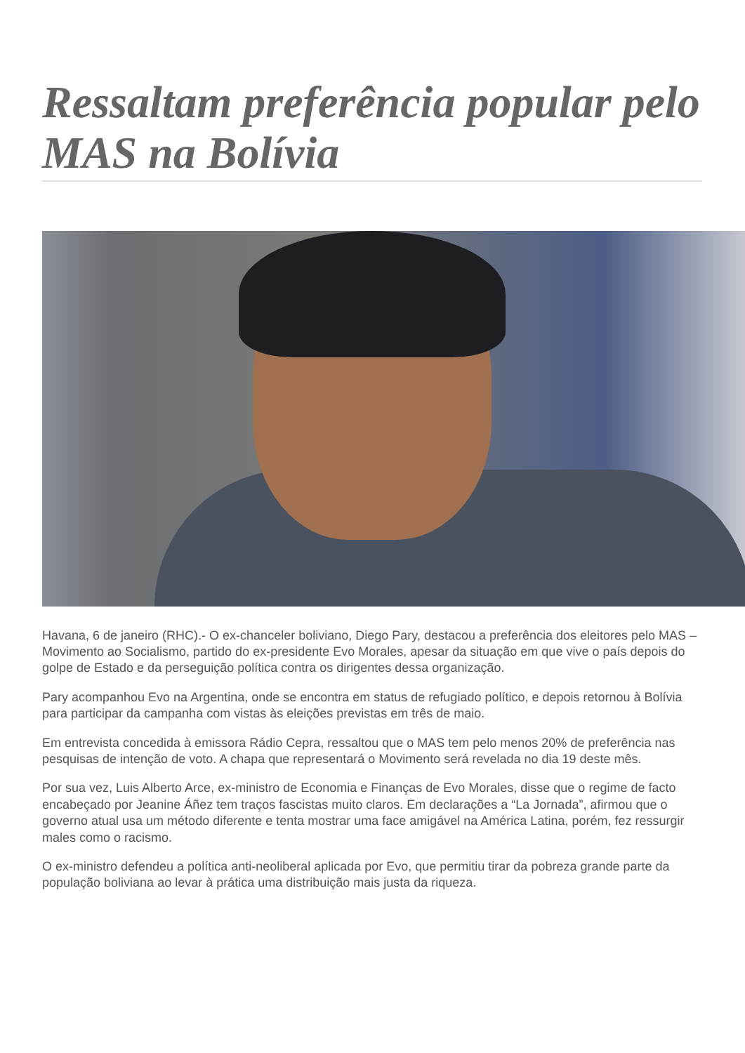Ressaltam preferência popular pelo MAS na Bolívia
Havana, 6 de janeiro (RHC).- O ex-chanceler boliviano, Diego Pary, destacou a preferência dos eleitores pelo MAS – Movimento ao Socialismo, partido do ex-presidente Evo Morales, apesar da situação em que vive o país depois do golpe de Estado e da perseguição política contra os dirigentes dessa organização.
Pary acompanhou Evo na Argentina, onde se encontra em status de refugiado político, e depois retornou à Bolívia para participar da campanha com vistas às eleições previstas em três de maio.
Em entrevista concedida à emissora Rádio Cepra, ressaltou que o MAS tem pelo menos 20% de preferência nas pesquisas de intenção de voto. A chapa que representará o Movimento será revelada no dia 19 deste mês.
Por sua vez, Luis Alberto Arce, ex-ministro de Economia e Finanças de Evo Morales, disse que o regime de facto encabeçado por Jeanine Áñez tem traços fascistas muito claros. Em declarações a “La Jornada”, afirmou que o governo atual usa um método diferente e tenta mostrar uma face amigável na América Latina, porém, fez ressurgir males como o racismo.
O ex-ministro defendeu a política anti-neoliberal aplicada por Evo, que permitiu tirar da pobreza grande parte da população boliviana ao levar à prática uma distribuição mais justa da riqueza.